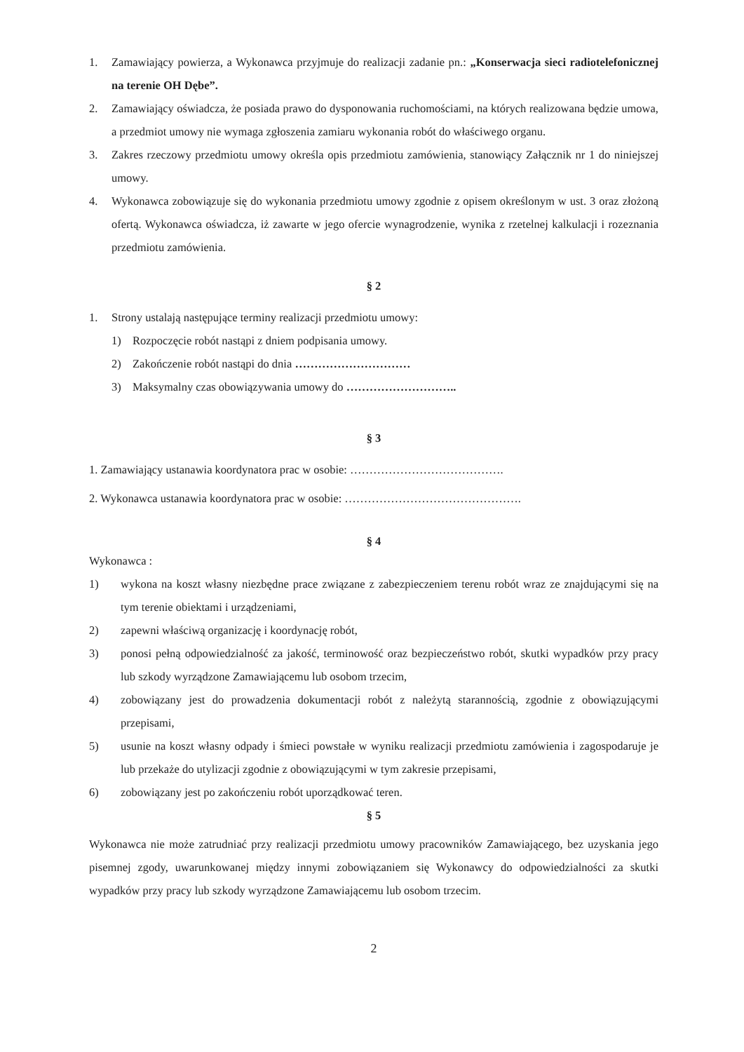1. Zamawiający powierza, a Wykonawca przyjmuje do realizacji zadanie pn.: „Konserwacja sieci radiotelefonicznej na terenie OH Dębe”.
2. Zamawiający oświadcza, że posiada prawo do dysponowania ruchomościami, na których realizowana będzie umowa, a przedmiot umowy nie wymaga zgłoszenia zamiaru wykonania robót do właściwego organu.
3. Zakres rzeczowy przedmiotu umowy określa opis przedmiotu zamówienia, stanowiący Załącznik nr 1 do niniejszej umowy.
4. Wykonawca zobowiązuje się do wykonania przedmiotu umowy zgodnie z opisem określonym w ust. 3 oraz złożoną ofertą. Wykonawca oświadcza, iż zawarte w jego ofercie wynagrodzenie, wynika z rzetelnej kalkulacji i rozeznania przedmiotu zamówienia.
§ 2
1. Strony ustalają następujące terminy realizacji przedmiotu umowy:
1) Rozpoczęcie robót nastąpi z dniem podpisania umowy.
2) Zakończenie robót nastąpi do dnia …………………………
3) Maksymalny czas obowiązywania umowy do ………………………..
§ 3
1. Zamawiający ustanawia koordynatora prac w osobie: ………………………………….
2. Wykonawca ustanawia koordynatora prac w osobie: ……………………………………….
§ 4
Wykonawca :
1) wykona na koszt własny niezbędne prace związane z zabezpieczeniem terenu robót wraz ze znajdującymi się na tym terenie obiektami i urządzeniami,
2) zapewni właściwą organizację i koordynację robót,
3) ponosi pełną odpowiedzialność za jakość, terminowość oraz bezpieczeństwo robót, skutki wypadków przy pracy lub szkody wyrządzone Zamawiającemu lub osobom trzecim,
4) zobowiązany jest do prowadzenia dokumentacji robót z należytą starannością, zgodnie z obowiązującymi przepisami,
5) usunie na koszt własny odpady i śmieci powstałe w wyniku realizacji przedmiotu zamówienia i zagospodaruje je lub przekaże do utylizacji zgodnie z obowiązującymi w tym zakresie przepisami,
6) zobowiązany jest po zakończeniu robót uporządkować teren.
§ 5
Wykonawca nie może zatrudniać przy realizacji przedmiotu umowy pracowników Zamawiającego, bez uzyskania jego pisemnej zgody, uwarunkowanej między innymi zobowiązaniem się Wykonawcy do odpowiedzialności za skutki wypadków przy pracy lub szkody wyrządzone Zamawiającemu lub osobom trzecim.
2